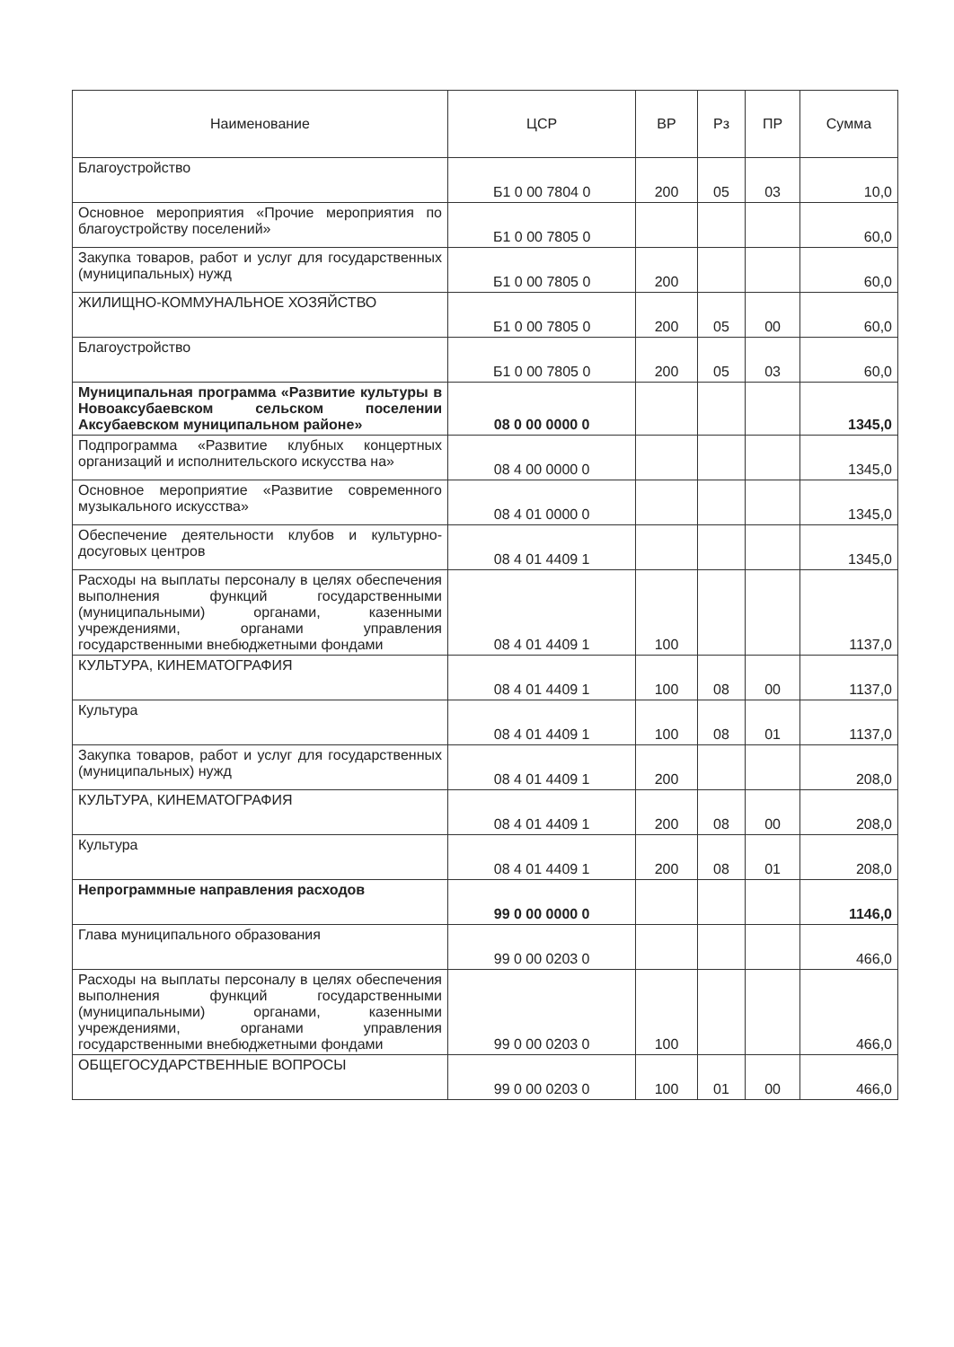| Наименование | ЦСР | ВР | Рз | ПР | Сумма |
| --- | --- | --- | --- | --- | --- |
| Благоустройство | Б1 0 00 7804 0 | 200 | 05 | 03 | 10,0 |
| Основное мероприятия «Прочие мероприятия по благоустройству поселений» | Б1 0 00 7805 0 | | | | 60,0 |
| Закупка товаров, работ и услуг для государственных (муниципальных) нужд | Б1 0 00 7805 0 | 200 | | | 60,0 |
| ЖИЛИЩНО-КОММУНАЛЬНОЕ ХОЗЯЙСТВО | Б1 0 00 7805 0 | 200 | 05 | 00 | 60,0 |
| Благоустройство | Б1 0 00 7805 0 | 200 | 05 | 03 | 60,0 |
| Муниципальная программа «Развитие культуры в Новоаксубаевском сельском поселении Аксубаевском муниципальном районе» | 08 0 00 0000 0 | | | | 1345,0 |
| Подпрограмма «Развитие клубных концертных организаций и исполнительского искусства на» | 08 4 00 0000 0 | | | | 1345,0 |
| Основное мероприятие «Развитие современного музыкального искусства» | 08 4 01 0000 0 | | | | 1345,0 |
| Обеспечение деятельности клубов и культурно-досуговых центров | 08 4 01 4409 1 | | | | 1345,0 |
| Расходы на выплаты персоналу в целях обеспечения выполнения функций государственными (муниципальными) органами, казенными учреждениями, органами управления государственными внебюджетными фондами | 08 4 01 4409 1 | 100 | | | 1137,0 |
| КУЛЬТУРА, КИНЕМАТОГРАФИЯ | 08 4 01 4409 1 | 100 | 08 | 00 | 1137,0 |
| Культура | 08 4 01 4409 1 | 100 | 08 | 01 | 1137,0 |
| Закупка товаров, работ и услуг для государственных (муниципальных) нужд | 08 4 01 4409 1 | 200 | | | 208,0 |
| КУЛЬТУРА, КИНЕМАТОГРАФИЯ | 08 4 01 4409 1 | 200 | 08 | 00 | 208,0 |
| Культура | 08 4 01 4409 1 | 200 | 08 | 01 | 208,0 |
| Непрограммные направления расходов | 99 0 00 0000 0 | | | | 1146,0 |
| Глава муниципального образования | 99 0 00 0203 0 | | | | 466,0 |
| Расходы на выплаты персоналу в целях обеспечения выполнения функций государственными (муниципальными) органами, казенными учреждениями, органами управления государственными внебюджетными фондами | 99 0 00 0203 0 | 100 | | | 466,0 |
| ОБЩЕГОСУДАРСТВЕННЫЕ ВОПРОСЫ | 99 0 00 0203 0 | 100 | 01 | 00 | 466,0 |